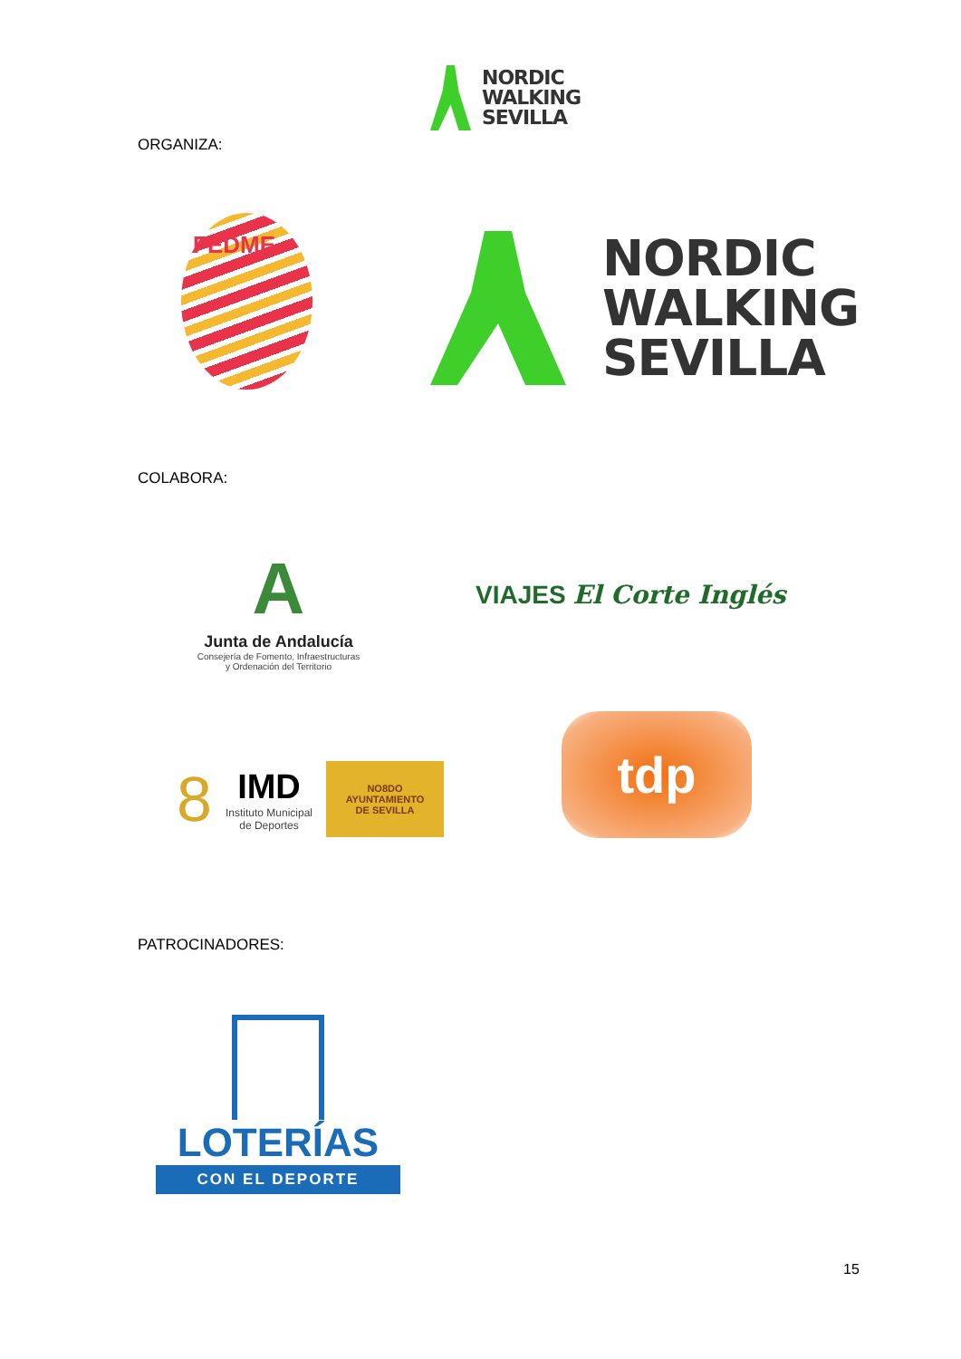NORDIC
WALKING
SEVILLA
ORGANIZA:
FEDME
NORDIC
WALKING
SEVILLA
COLABORA:
A
Junta de Andalucía
Consejería de Fomento, Infraestructuras
y Ordenación del Territorio
VIAJES El Corte Inglés
8
IMD
Instituto Municipal
de Deportes
NO8DO
AYUNTAMIENTO
DE SEVILLA
tdp
PATROCINADORES:
LOTERÍAS
CON EL DEPORTE
15